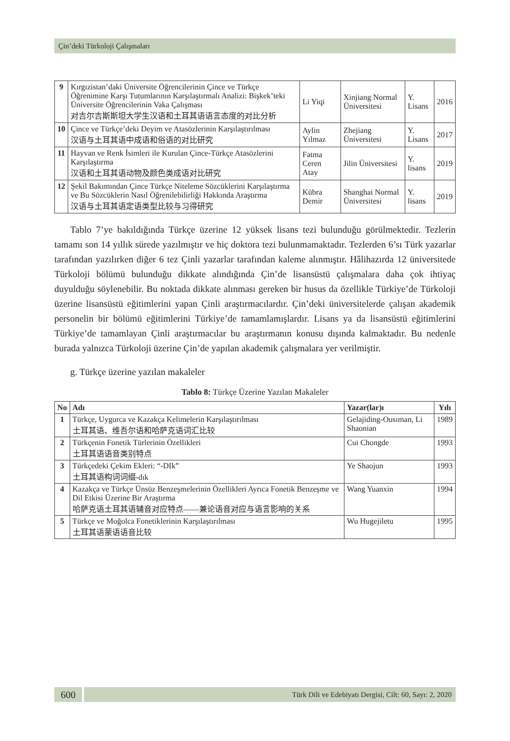Çin’deki Türkoloji Çalışmaları
| 9 | Kırgızistan’daki Üniversite Öğrencilerinin Çince ve Türkçe Öğrenimine Karşı Tutumlarının Karşılaştırmalı Analizi: Bişkek’teki Üniversite Öğrencilerinin Vaka Çalışması 对吉尔吉斯斯坦大学生汉语和土耳其语语言态度的对比分析 | Li Yiqi | Xinjiang Normal Üniversitesi | Y. Lisans | 2016 |
| 10 | Çince ve Türkçe’deki Deyim ve Atasözlerinin Karşılaştırılması 汉语与土耳其语中成语和俗语的对比研究 | Aylin Yılmaz | Zhejiang Üniversitesi | Y. Lisans | 2017 |
| 11 | Hayvan ve Renk İsimleri ile Kurulan Çince-Türkçe Atasözlerini Karşılaştırma 汉语和土耳其语动物及颜色类成语对比研究 | Fatma Ceren Atay | Jilin Üniversitesi | Y. lisans | 2019 |
| 12 | Şekil Bakımından Çince Türkçe Niteleme Sözcüklerini Karşılaştırma ve Bu Sözcüklerin Nasıl Öğrenilebilirliği Hakkında Araştırma 汉语与土耳其语定语类型比较与习得研究 | Kübra Demir | Shanghai Normal Üniversitesi | Y. lisans | 2019 |
Tablo 7’ye bakıldığında Türkçe üzerine 12 yüksek lisans tezi bulunduğu görülmektedir. Tezlerin tamamı son 14 yıllık sürede yazılmıştır ve hiç doktora tezi bulunmamaktadır. Tezlerden 6’sı Türk yazarlar tarafından yazılırken diğer 6 tez Çinli yazarlar tarafından kaleme alınmıştır. Hâlihazırda 12 üniversitede Türkoloji bölümü bulunduğu dikkate alındığında Çin’de lisansüstü çalışmalara daha çok ihtiyaç duyulduğu söylenebilir. Bu noktada dikkate alınması gereken bir husus da özellikle Türkiye’de Türkoloji üzerine lisansüstü eğitimlerini yapan Çinli araştırmacılardır. Çin’deki üniversitelerde çalışan akademik personelin bir bölümü eğitimlerini Türkiye’de tamamlamışlardır. Lisans ya da lisansüstü eğitimlerini Türkiye’de tamamlayan Çinli araştırmacılar bu araştırmanın konusu dışında kalmaktadır. Bu nedenle burada yalnızca Türkoloji üzerine Çin’de yapılan akademik çalışmalara yer verilmiştir.
g. Türkçe üzerine yazılan makaleler
Tablo 8: Türkçe Üzerine Yazılan Makaleler
| No | Adı | Yazar(lar)ı | Yılı |
| --- | --- | --- | --- |
| 1 | Türkçe, Uygurca ve Kazakça Kelimelerin Karşılaştırılması 土耳其语、维吾尔语和哈萨克语词汇比较 | Gelajiding-Ousıman, Li Shaonian | 1989 |
| 2 | Türkçenin Fonetik Türlerinin Özellikleri 土耳其语语音类别特点 | Cui Chongde | 1993 |
| 3 | Türkçedeki Çekim Ekleri: “-DIk” 土耳其语构词词缀-dık | Ye Shaojun | 1993 |
| 4 | Kazakça ve Türkçe Ünsüz Benzeşmelerinin Özellikleri Ayrıca Fonetik Benzeşme ve Dil Etkisi Üzerine Bir Araştırma 哈萨克语土耳其语辅音对应特点——兼论语音对应与语言影响的关系 | Wang Yuanxin | 1994 |
| 5 | Türkçe ve Moğolca Fonetiklerinin Karşılaştırılması 土耳其语蒙语语音比较 | Wu Hugejiletu | 1995 |
600
Türk Dili ve Edebiyatı Dergisi, Cilt: 60, Sayı: 2, 2020